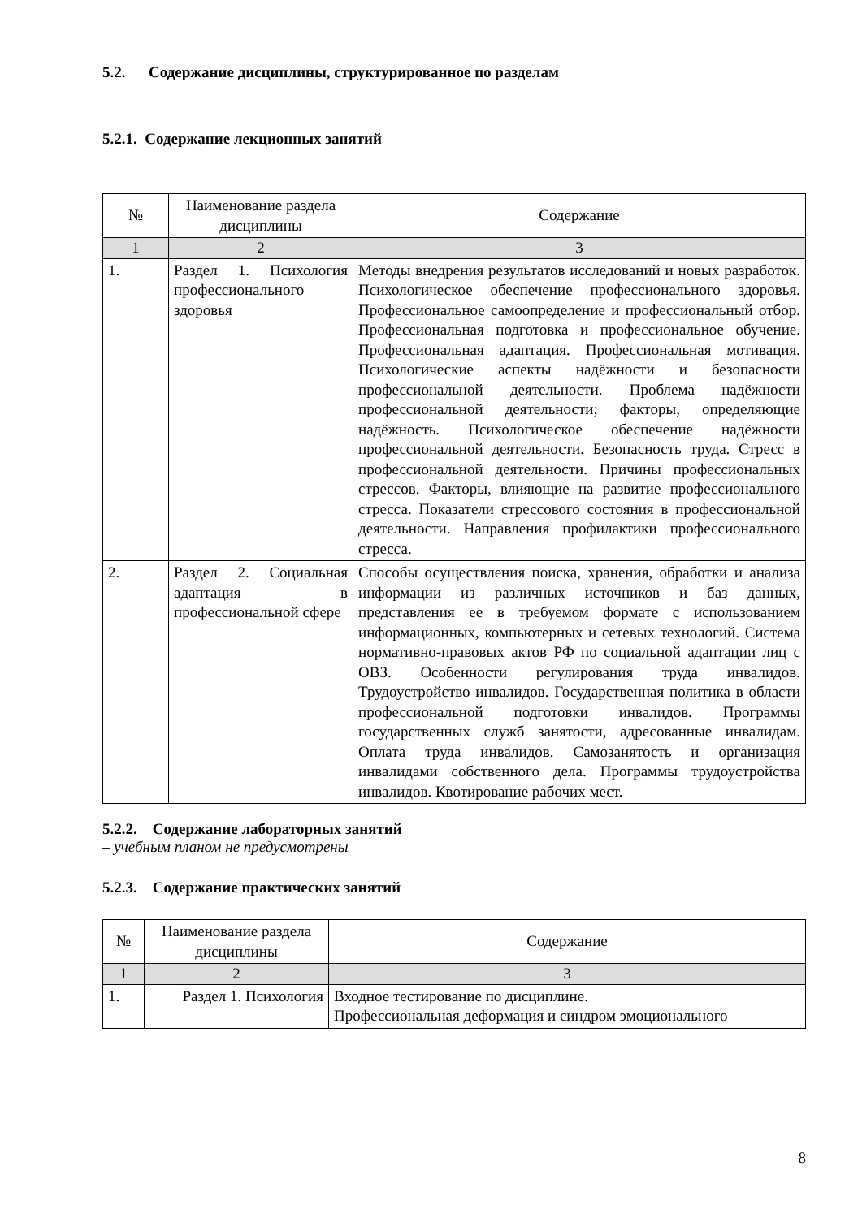5.2. Содержание дисциплины, структурированное по разделам
5.2.1. Содержание лекционных занятий
| № | Наименование раздела дисциплины | Содержание |
| --- | --- | --- |
| 1 | 2 | 3 |
| 1. | Раздел 1. Психология профессионального здоровья | Методы внедрения результатов исследований и новых разработок. Психологическое обеспечение профессионального здоровья. Профессиональное самоопределение и профессиональный отбор. Профессиональная подготовка и профессиональное обучение. Профессиональная адаптация. Профессиональная мотивация. Психологические аспекты надёжности и безопасности профессиональной деятельности. Проблема надёжности профессиональной деятельности; факторы, определяющие надёжность. Психологическое обеспечение надёжности профессиональной деятельности. Безопасность труда. Стресс в профессиональной деятельности. Причины профессиональных стрессов. Факторы, влияющие на развитие профессионального стресса. Показатели стрессового состояния в профессиональной деятельности. Направления профилактики профессионального стресса. |
| 2. | Раздел 2. Социальная адаптация в профессиональной сфере | Способы осуществления поиска, хранения, обработки и анализа информации из различных источников и баз данных, представления ее в требуемом формате с использованием информационных, компьютерных и сетевых технологий. Система нормативно-правовых актов РФ по социальной адаптации лиц с ОВЗ. Особенности регулирования труда инвалидов. Трудоустройство инвалидов. Государственная политика в области профессиональной подготовки инвалидов. Программы государственных служб занятости, адресованные инвалидам. Оплата труда инвалидов. Самозанятость и организация инвалидами собственного дела. Программы трудоустройства инвалидов. Квотирование рабочих мест. |
5.2.2. Содержание лабораторных занятий
– учебным планом не предусмотрены
5.2.3. Содержание практических занятий
| № | Наименование раздела дисциплины | Содержание |
| --- | --- | --- |
| 1 | 2 | 3 |
| 1. | Раздел 1. Психология | Входное тестирование по дисциплине. Профессиональная деформация и синдром эмоционального |
8